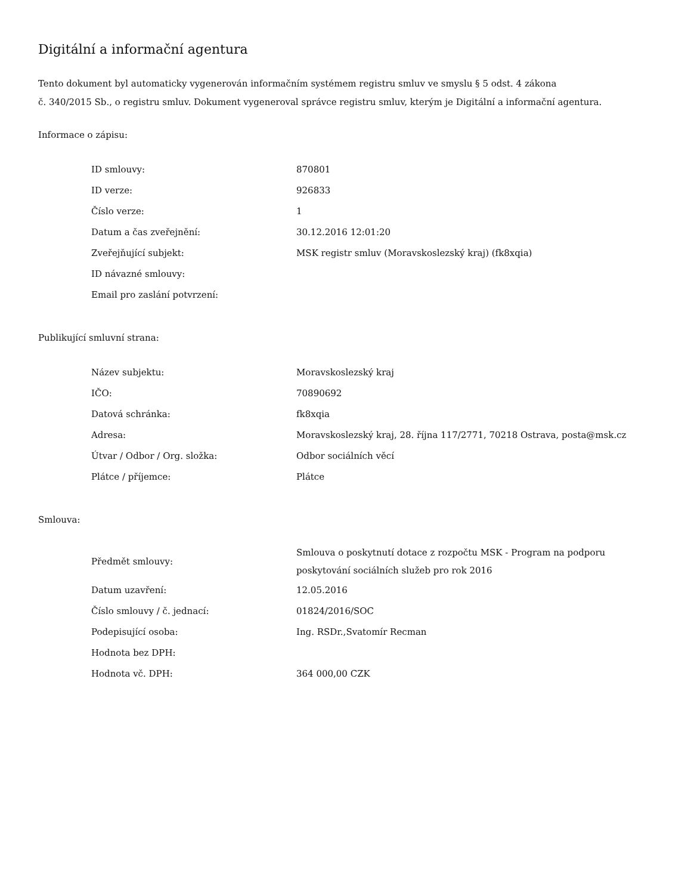Digitální a informační agentura
Tento dokument byl automaticky vygenerován informačním systémem registru smluv ve smyslu § 5 odst. 4 zákona
č. 340/2015 Sb., o registru smluv. Dokument vygeneroval správce registru smluv, kterým je Digitální a informační agentura.
Informace o zápisu:
| ID smlouvy: | 870801 |
| ID verze: | 926833 |
| Číslo verze: | 1 |
| Datum a čas zveřejnění: | 30.12.2016 12:01:20 |
| Zveřejňující subjekt: | MSK registr smluv (Moravskoslezský kraj) (fk8xqia) |
| ID návazné smlouvy: | |
| Email pro zaslání potvrzení: | |
Publikující smluvní strana:
| Název subjektu: | Moravskoslezský kraj |
| IČO: | 70890692 |
| Datová schránka: | fk8xqia |
| Adresa: | Moravskoslezský kraj, 28. října 117/2771, 70218 Ostrava, posta@msk.cz |
| Útvar / Odbor / Org. složka: | Odbor sociálních věcí |
| Plátce / příjemce: | Plátce |
Smlouva:
| Předmět smlouvy: | Smlouva o poskytnutí dotace z rozpočtu MSK - Program na podporu poskytování sociálních služeb pro rok 2016 |
| Datum uzavření: | 12.05.2016 |
| Číslo smlouvy / č. jednací: | 01824/2016/SOC |
| Podepisující osoba: | Ing. RSDr.,Svatomír Recman |
| Hodnota bez DPH: | |
| Hodnota vč. DPH: | 364 000,00 CZK |